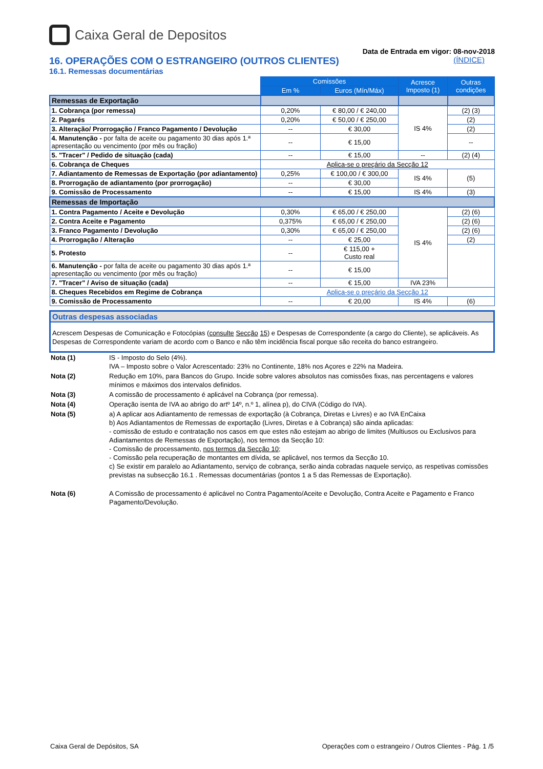Caixa Geral de Depositos
Data de Entrada em vigor: 08-nov-2018
16. OPERAÇÕES COM O ESTRANGEIRO (OUTROS CLIENTES) (ÍNDICE)
16.1. Remessas documentárias
| | Comissões | | Acresce Imposto (1) | Outras condições |
| | Em % | Euros (Mín/Máx) | | |
| Remessas de Exportação | | | | |
| 1. Cobrança (por remessa) | 0,20% | € 80,00 / € 240,00 | IS 4% | (2) (3) |
| 2. Pagarés | 0,20% | € 50,00 / € 250,00 | | (2) |
| 3. Alteração/ Prorrogação / Franco Pagamento / Devolução | -- | € 30,00 | | (2) |
| 4. Manutenção - por falta de aceite ou pagamento 30 dias após 1.ª apresentação ou vencimento (por mês ou fração) | -- | € 15,00 | | -- |
| 5. "Tracer" / Pedido de situação (cada) | -- | € 15,00 | -- | (2) (4) |
| 6. Cobrança de Cheques | Aplica-se o preçário da Secção 12 | | | |
| 7. Adiantamento de Remessas de Exportação (por adiantamento) | 0,25% | € 100,00 / € 300,00 | IS 4% | (5) |
| 8. Prorrogação de adiantamento (por prorrogação) | -- | € 30,00 | | |
| 9. Comissão de Processamento | -- | € 15,00 | IS 4% | (3) |
| Remessas de Importação | | | | |
| 1. Contra Pagamento / Aceite e Devolução | 0,30% | € 65,00 / € 250,00 | IS 4% | (2) (6) |
| 2. Contra Aceite e Pagamento | 0,375% | € 65,00 / € 250,00 | | (2) (6) |
| 3. Franco Pagamento / Devolução | 0,30% | € 65,00 / € 250,00 | | (2) (6) |
| 4. Prorrogação / Alteração | -- | € 25,00 | | (2) |
| 5. Protesto | -- | € 115,00 + Custo real | | |
| 6. Manutenção - por falta de aceite ou pagamento 30 dias após 1.ª apresentação ou vencimento (por mês ou fração) | -- | € 15,00 | | |
| 7. "Tracer" / Aviso de situação (cada) | -- | € 15,00 | IVA 23% | |
| 8. Cheques Recebidos em Regime de Cobrança | Aplica-se o preçário da Secção 12 | | | |
| 9. Comissão de Processamento | -- | € 20,00 | IS 4% | (6) |
Outras despesas associadas
Acrescem Despesas de Comunicação e Fotocópias (consulte Secção 15) e Despesas de Correspondente (a cargo do Cliente), se aplicáveis. As Despesas de Correspondente variam de acordo com o Banco e não têm incidência fiscal porque são receita do banco estrangeiro.
| Nota (1) | IS - Imposto do Selo (4%). IVA – Imposto sobre o Valor Acrescentado: 23% no Continente, 18% nos Açores e 22% na Madeira. |
| Nota (2) | Redução em 10%, para Bancos do Grupo. Incide sobre valores absolutos nas comissões fixas, nas percentagens e valores mínimos e máximos dos intervalos definidos. |
| Nota (3) | A comissão de processamento é aplicável na Cobrança (por remessa). |
| Nota (4) | Operação isenta de IVA ao abrigo do artº 14º, n.º 1, alínea p), do CIVA (Código do IVA). |
| Nota (5) | a) A aplicar aos Adiantamento de remessas de exportação (à Cobrança, Diretas e Livres) e ao IVA EnCaixa b) Aos Adiantamentos de Remessas de exportação (Livres, Diretas e à Cobrança) são ainda aplicadas: - comissão de estudo e contratação nos casos em que estes não estejam ao abrigo de limites (Multiusos ou Exclusivos para Adiantamentos de Remessas de Exportação), nos termos da Secção 10: - Comissão de processamento, nos termos da Secção 10 ; - Comissão pela recuperação de montantes em dívida, se aplicável, nos termos da Secção 10. c) Se existir em paralelo ao Adiantamento, serviço de cobrança, serão ainda cobradas naquele serviço, as respetivas comissões previstas na subsecção 16.1 . Remessas documentárias (pontos 1 a 5 das Remessas de Exportação). |
| Nota (6) | A Comissão de processamento é aplicável no Contra Pagamento/Aceite e Devolução, Contra Aceite e Pagamento e Franco Pagamento/Devolução. |
Caixa Geral de Depósitos, SA Operações com o estrangeiro / Outros Clientes - Pág. 1 /5